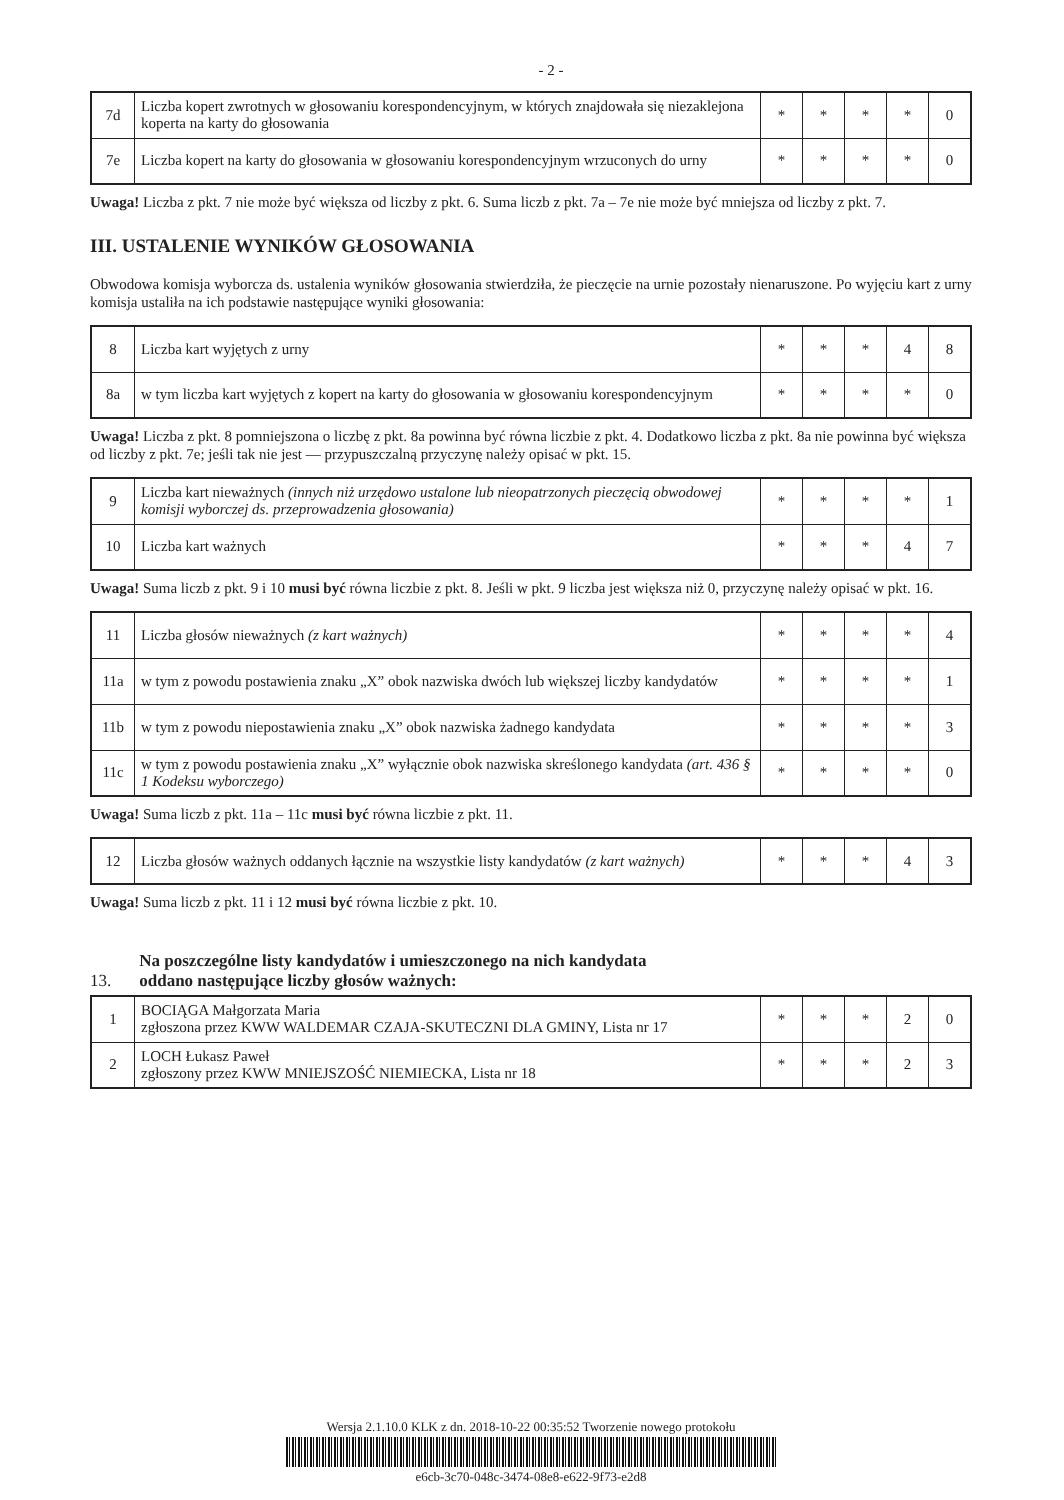- 2 -
| 7d | Liczba kopert zwrotnych w głosowaniu korespondencyjnym, w których znajdowała się niezaklejona koperta na karty do głosowania | * | * | * | * | 0 |
| 7e | Liczba kopert na karty do głosowania w głosowaniu korespondencyjnym wrzuconych do urny | * | * | * | * | 0 |
Uwaga! Liczba z pkt. 7 nie może być większa od liczby z pkt. 6. Suma liczb z pkt. 7a – 7e nie może być mniejsza od liczby z pkt. 7.
III. USTALENIE WYNIKÓW GŁOSOWANIA
Obwodowa komisja wyborcza ds. ustalenia wyników głosowania stwierdziła, że pieczęcie na urnie pozostały nienaruszone. Po wyjęciu kart z urny komisja ustaliła na ich podstawie następujące wyniki głosowania:
| 8 | Liczba kart wyjętych z urny | * | * | * | 4 | 8 |
| 8a | w tym liczba kart wyjętych z kopert na karty do głosowania w głosowaniu korespondencyjnym | * | * | * | * | 0 |
Uwaga! Liczba z pkt. 8 pomniejszona o liczbę z pkt. 8a powinna być równa liczbie z pkt. 4. Dodatkowo liczba z pkt. 8a nie powinna być większa od liczby z pkt. 7e; jeśli tak nie jest — przypuszczalną przyczynę należy opisać w pkt. 15.
| 9 | Liczba kart nieważnych (innych niż urzędowo ustalone lub nieopatrzonych pieczęcią obwodowej komisji wyborczej ds. przeprowadzenia głosowania) | * | * | * | * | 1 |
| 10 | Liczba kart ważnych | * | * | * | 4 | 7 |
Uwaga! Suma liczb z pkt. 9 i 10 musi być równa liczbie z pkt. 8. Jeśli w pkt. 9 liczba jest większa niż 0, przyczynę należy opisać w pkt. 16.
| 11 | Liczba głosów nieważnych (z kart ważnych) | * | * | * | * | 4 |
| 11a | w tym z powodu postawienia znaku „X” obok nazwiska dwóch lub większej liczby kandydatów | * | * | * | * | 1 |
| 11b | w tym z powodu niepostawienia znaku „X” obok nazwiska żadnego kandydata | * | * | * | * | 3 |
| 11c | w tym z powodu postawienia znaku „X” wyłącznie obok nazwiska skreślonego kandydata (art. 436 § 1 Kodeksu wyborczego) | * | * | * | * | 0 |
Uwaga! Suma liczb z pkt. 11a – 11c musi być równa liczbie z pkt. 11.
| 12 | Liczba głosów ważnych oddanych łącznie na wszystkie listy kandydatów (z kart ważnych) | * | * | * | 4 | 3 |
Uwaga! Suma liczb z pkt. 11 i 12 musi być równa liczbie z pkt. 10.
13. Na poszczególne listy kandydatów i umieszczonego na nich kandydata
oddano następujące liczby głosów ważnych:
| 1 | BOCIĄGA Małgorzata Maria zgłoszona przez KWW WALDEMAR CZAJA-SKUTECZNI DLA GMINY, Lista nr 17 | * | * | * | 2 | 0 |
| 2 | LOCH Łukasz Paweł zgłoszony przez KWW MNIEJSZOŚĆ NIEMIECKA, Lista nr 18 | * | * | * | 2 | 3 |
Wersja 2.1.10.0 KLK z dn. 2018-10-22 00:35:52 Tworzenie nowego protokołu
e6cb-3c70-048c-3474-08e8-e622-9f73-e2d8